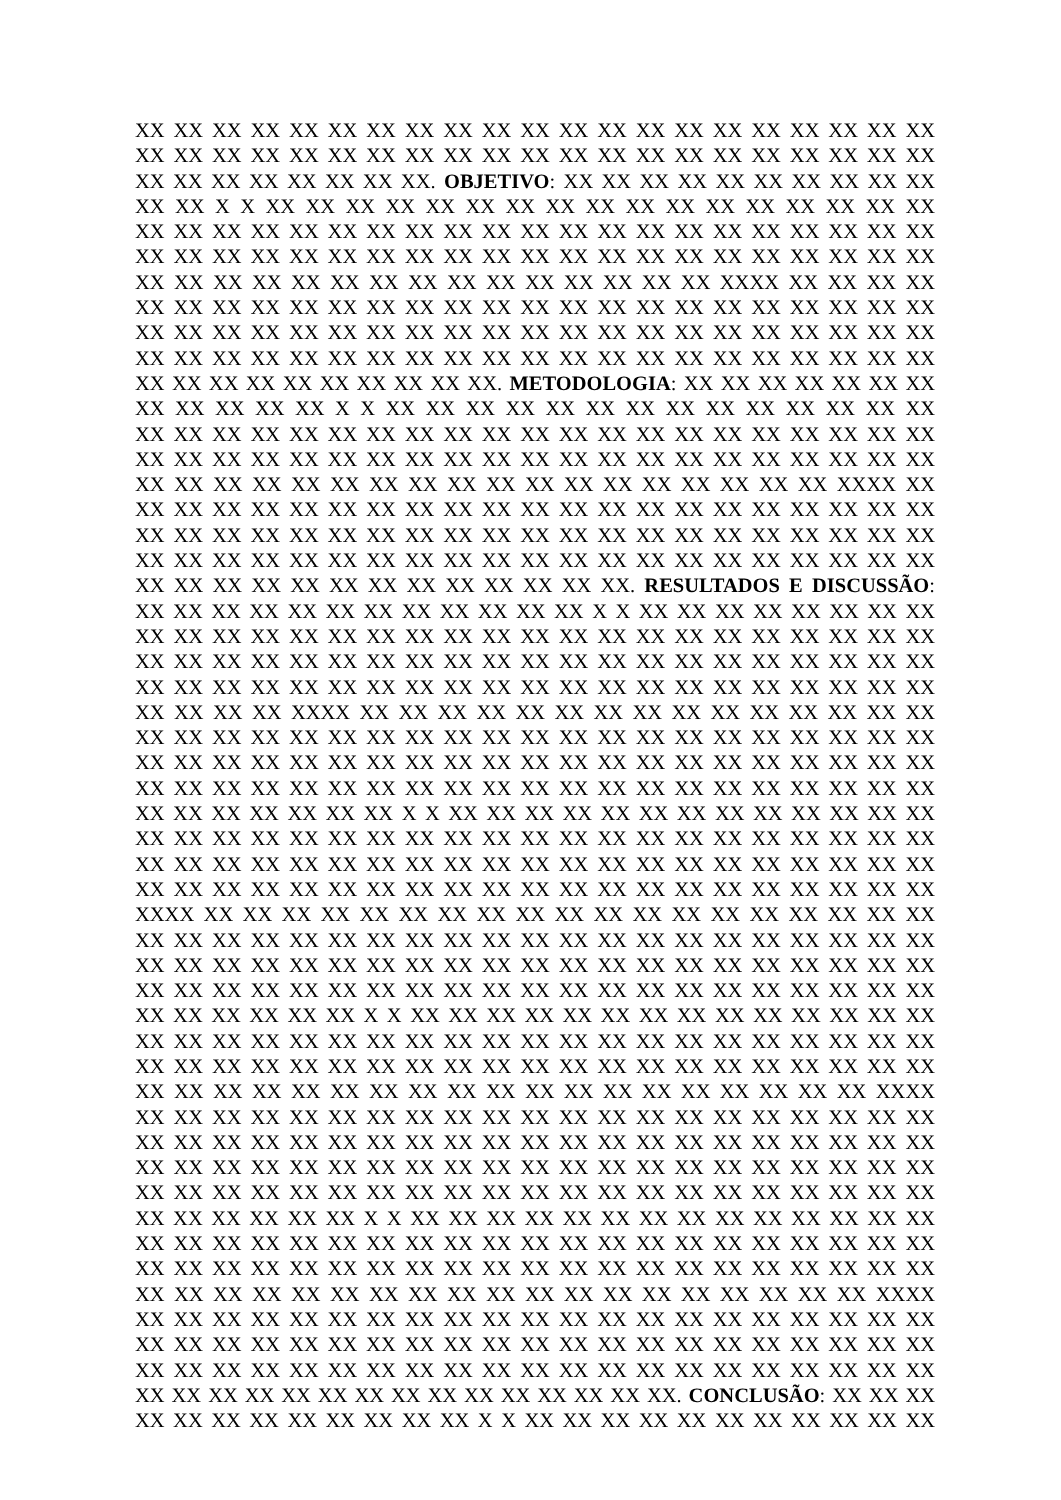XX XX XX XX XX XX XX XX XX XX XX XX XX XX XX XX XX XX XX XX XX
XX XX XX XX XX XX XX XX XX XX XX XX XX XX XX XX XX XX XX XX XX
XX XX XX XX XX XX XX XX. OBJETIVO: XX XX XX XX XX XX XX XX XX XX
XX XX X X XX XX XX XX XX XX XX XX XX XX XX XX XX XX XX XX XX
XX XX XX XX XX XX XX XX XX XX XX XX XX XX XX XX XX XX XX XX XX
XX XX XX XX XX XX XX XX XX XX XX XX XX XX XX XX XX XX XX XX XX
XX XX XX XX XX XX XX XX XX XX XX XX XX XX XX XXXX XX XX XX XX
XX XX XX XX XX XX XX XX XX XX XX XX XX XX XX XX XX XX XX XX XX
XX XX XX XX XX XX XX XX XX XX XX XX XX XX XX XX XX XX XX XX XX
XX XX XX XX XX XX XX XX XX XX XX XX XX XX XX XX XX XX XX XX XX
XX XX XX XX XX XX XX XX XX XX. METODOLOGIA: XX XX XX XX XX XX XX
XX XX XX XX XX X X XX XX XX XX XX XX XX XX XX XX XX XX XX XX
XX XX XX XX XX XX XX XX XX XX XX XX XX XX XX XX XX XX XX XX XX
XX XX XX XX XX XX XX XX XX XX XX XX XX XX XX XX XX XX XX XX XX
XX XX XX XX XX XX XX XX XX XX XX XX XX XX XX XX XX XX XXXX XX
XX XX XX XX XX XX XX XX XX XX XX XX XX XX XX XX XX XX XX XX XX
XX XX XX XX XX XX XX XX XX XX XX XX XX XX XX XX XX XX XX XX XX
XX XX XX XX XX XX XX XX XX XX XX XX XX XX XX XX XX XX XX XX XX
XX XX XX XX XX XX XX XX XX XX XX XX XX. RESULTADOS E DISCUSSÃO:
XX XX XX XX XX XX XX XX XX XX XX XX X X XX XX XX XX XX XX XX XX
XX XX XX XX XX XX XX XX XX XX XX XX XX XX XX XX XX XX XX XX XX
XX XX XX XX XX XX XX XX XX XX XX XX XX XX XX XX XX XX XX XX XX
XX XX XX XX XX XX XX XX XX XX XX XX XX XX XX XX XX XX XX XX XX
XX XX XX XX XXXX XX XX XX XX XX XX XX XX XX XX XX XX XX XX XX
XX XX XX XX XX XX XX XX XX XX XX XX XX XX XX XX XX XX XX XX XX
XX XX XX XX XX XX XX XX XX XX XX XX XX XX XX XX XX XX XX XX XX
XX XX XX XX XX XX XX XX XX XX XX XX XX XX XX XX XX XX XX XX XX
XX XX XX XX XX XX XX X X XX XX XX XX XX XX XX XX XX XX XX XX XX
XX XX XX XX XX XX XX XX XX XX XX XX XX XX XX XX XX XX XX XX XX
XX XX XX XX XX XX XX XX XX XX XX XX XX XX XX XX XX XX XX XX XX
XX XX XX XX XX XX XX XX XX XX XX XX XX XX XX XX XX XX XX XX XX
XXXX XX XX XX XX XX XX XX XX XX XX XX XX XX XX XX XX XX XX XX
XX XX XX XX XX XX XX XX XX XX XX XX XX XX XX XX XX XX XX XX XX
XX XX XX XX XX XX XX XX XX XX XX XX XX XX XX XX XX XX XX XX XX
XX XX XX XX XX XX XX XX XX XX XX XX XX XX XX XX XX XX XX XX XX
XX XX XX XX XX XX X X XX XX XX XX XX XX XX XX XX XX XX XX XX XX
XX XX XX XX XX XX XX XX XX XX XX XX XX XX XX XX XX XX XX XX XX
XX XX XX XX XX XX XX XX XX XX XX XX XX XX XX XX XX XX XX XX XX
XX XX XX XX XX XX XX XX XX XX XX XX XX XX XX XX XX XX XX XXXX
XX XX XX XX XX XX XX XX XX XX XX XX XX XX XX XX XX XX XX XX XX
XX XX XX XX XX XX XX XX XX XX XX XX XX XX XX XX XX XX XX XX XX
XX XX XX XX XX XX XX XX XX XX XX XX XX XX XX XX XX XX XX XX XX
XX XX XX XX XX XX XX XX XX XX XX XX XX XX XX XX XX XX XX XX XX
XX XX XX XX XX XX X X XX XX XX XX XX XX XX XX XX XX XX XX XX XX
XX XX XX XX XX XX XX XX XX XX XX XX XX XX XX XX XX XX XX XX XX
XX XX XX XX XX XX XX XX XX XX XX XX XX XX XX XX XX XX XX XX XX
XX XX XX XX XX XX XX XX XX XX XX XX XX XX XX XX XX XX XX XXXX
XX XX XX XX XX XX XX XX XX XX XX XX XX XX XX XX XX XX XX XX XX
XX XX XX XX XX XX XX XX XX XX XX XX XX XX XX XX XX XX XX XX XX
XX XX XX XX XX XX XX XX XX XX XX XX XX XX XX XX XX XX XX XX XX
XX XX XX XX XX XX XX XX XX XX XX XX XX XX XX. CONCLUSÃO: XX XX XX
XX XX XX XX XX XX XX XX XX X X XX XX XX XX XX XX XX XX XX XX XX